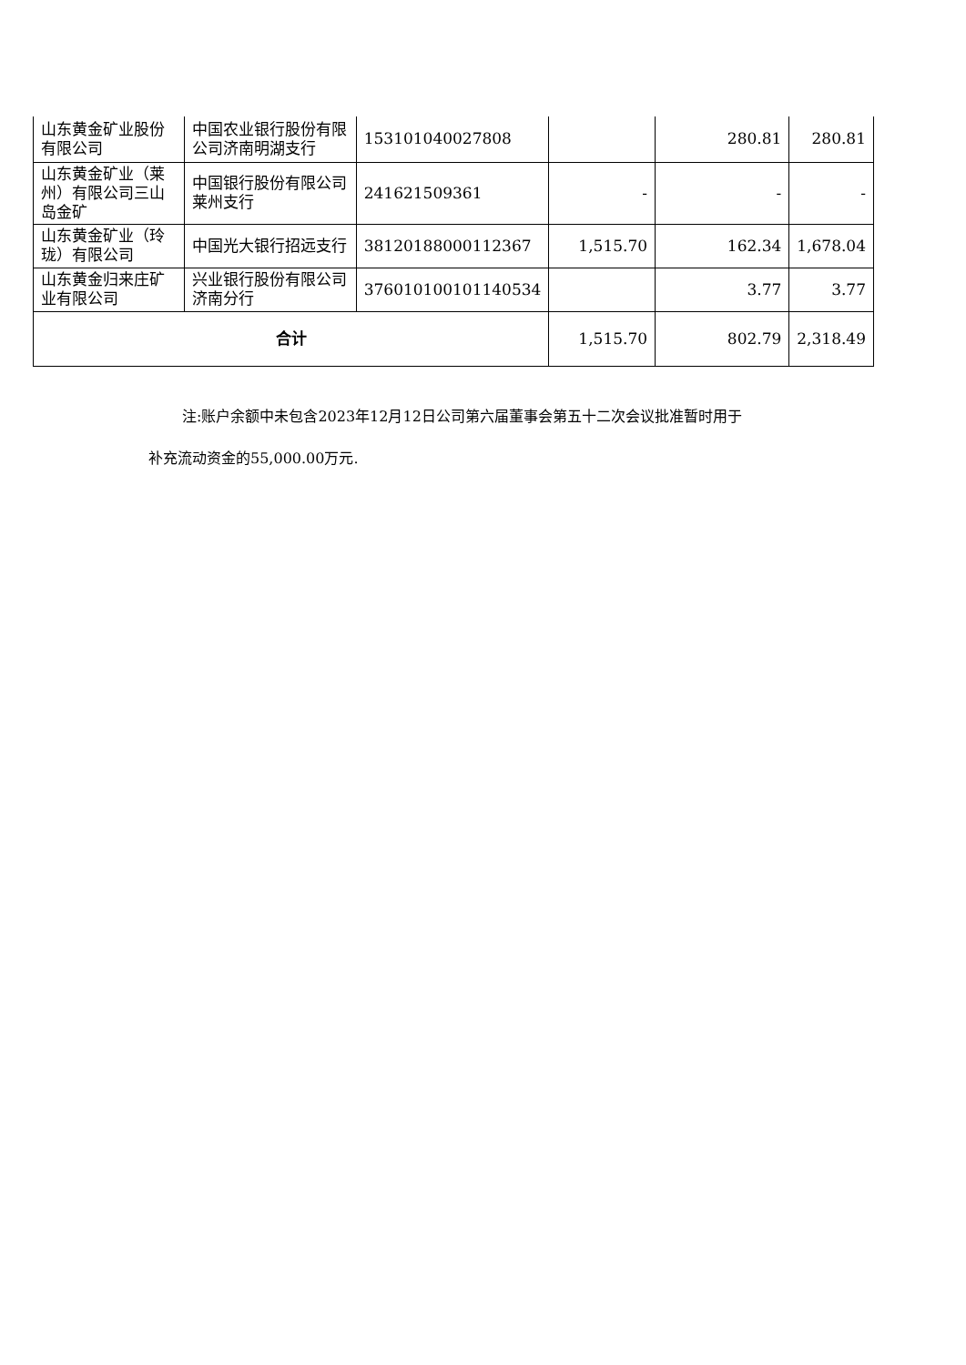| 山东黄金矿业股份有限公司 | 中国农业银行股份有限公司济南明湖支行 | 153101040027808 | | 280.81 | 280.81 |
| 山东黄金矿业（莱州）有限公司三山岛金矿 | 中国银行股份有限公司莱州支行 | 241621509361 | - | - | - |
| 山东黄金矿业（玲珑）有限公司 | 中国光大银行招远支行 | 38120188000112367 | 1,515.70 | 162.34 | 1,678.04 |
| 山东黄金归来庄矿业有限公司 | 兴业银行股份有限公司济南分行 | 376010100101140534 | | 3.77 | 3.77 |
| 合计 | | | 1,515.70 | 802.79 | 2,318.49 |
注:账户余额中未包含2023年12月12日公司第六届董事会第五十二次会议批准暂时用于
补充流动资金的55,000.00万元.